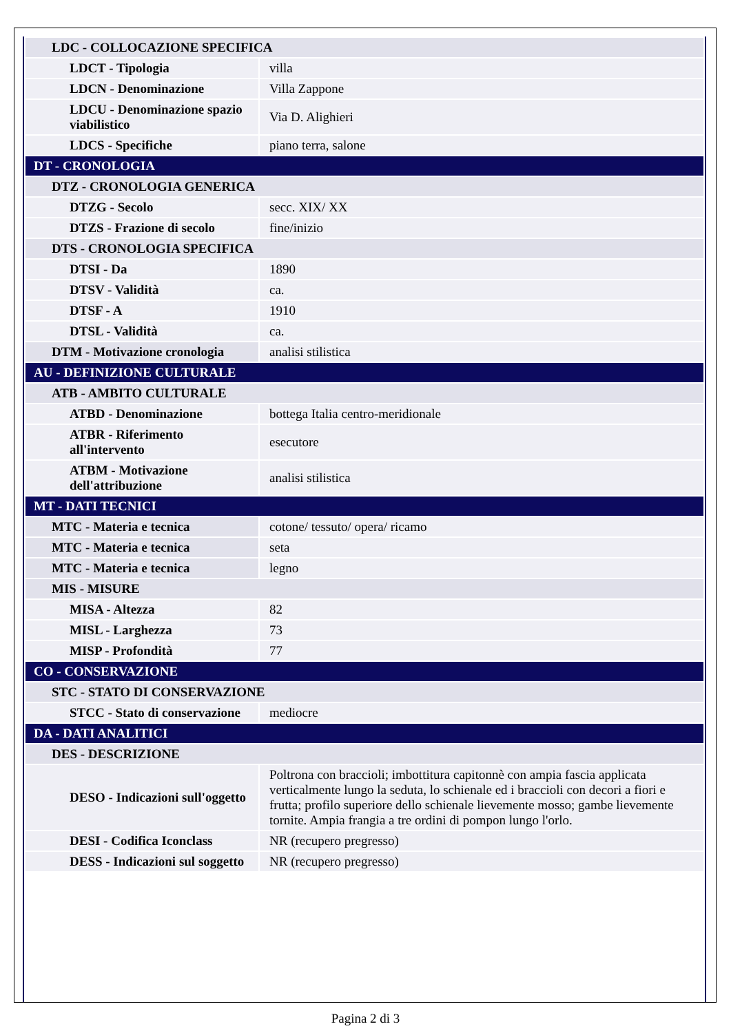| LDC - COLLOCAZIONE SPECIFICA | |
| LDCT - Tipologia | villa |
| LDCN - Denominazione | Villa Zappone |
| LDCU - Denominazione spazio viabilistico | Via D. Alighieri |
| LDCS - Specifiche | piano terra, salone |
| DT - CRONOLOGIA | |
| DTZ - CRONOLOGIA GENERICA | |
| DTZG - Secolo | secc. XIX/ XX |
| DTZS - Frazione di secolo | fine/inizio |
| DTS - CRONOLOGIA SPECIFICA | |
| DTSI - Da | 1890 |
| DTSV - Validità | ca. |
| DTSF - A | 1910 |
| DTSL - Validità | ca. |
| DTM - Motivazione cronologia | analisi stilistica |
| AU - DEFINIZIONE CULTURALE | |
| ATB - AMBITO CULTURALE | |
| ATBD - Denominazione | bottega Italia centro-meridionale |
| ATBR - Riferimento all'intervento | esecutore |
| ATBM - Motivazione dell'attribuzione | analisi stilistica |
| MT - DATI TECNICI | |
| MTC - Materia e tecnica | cotone/ tessuto/ opera/ ricamo |
| MTC - Materia e tecnica | seta |
| MTC - Materia e tecnica | legno |
| MIS - MISURE | |
| MISA - Altezza | 82 |
| MISL - Larghezza | 73 |
| MISP - Profondità | 77 |
| CO - CONSERVAZIONE | |
| STC - STATO DI CONSERVAZIONE | |
| STCC - Stato di conservazione | mediocre |
| DA - DATI ANALITICI | |
| DES - DESCRIZIONE | |
| DESO - Indicazioni sull'oggetto | Poltrona con braccioli; imbottitura capitonnè con ampia fascia applicata verticalmente lungo la seduta, lo schienale ed i braccioli con decori a fiori e frutta; profilo superiore dello schienale lievemente mosso; gambe lievemente tornite. Ampia frangia a tre ordini di pompon lungo l'orlo. |
| DESI - Codifica Iconclass | NR (recupero pregresso) |
| DESS - Indicazioni sul soggetto | NR (recupero pregresso) |
Pagina 2 di 3